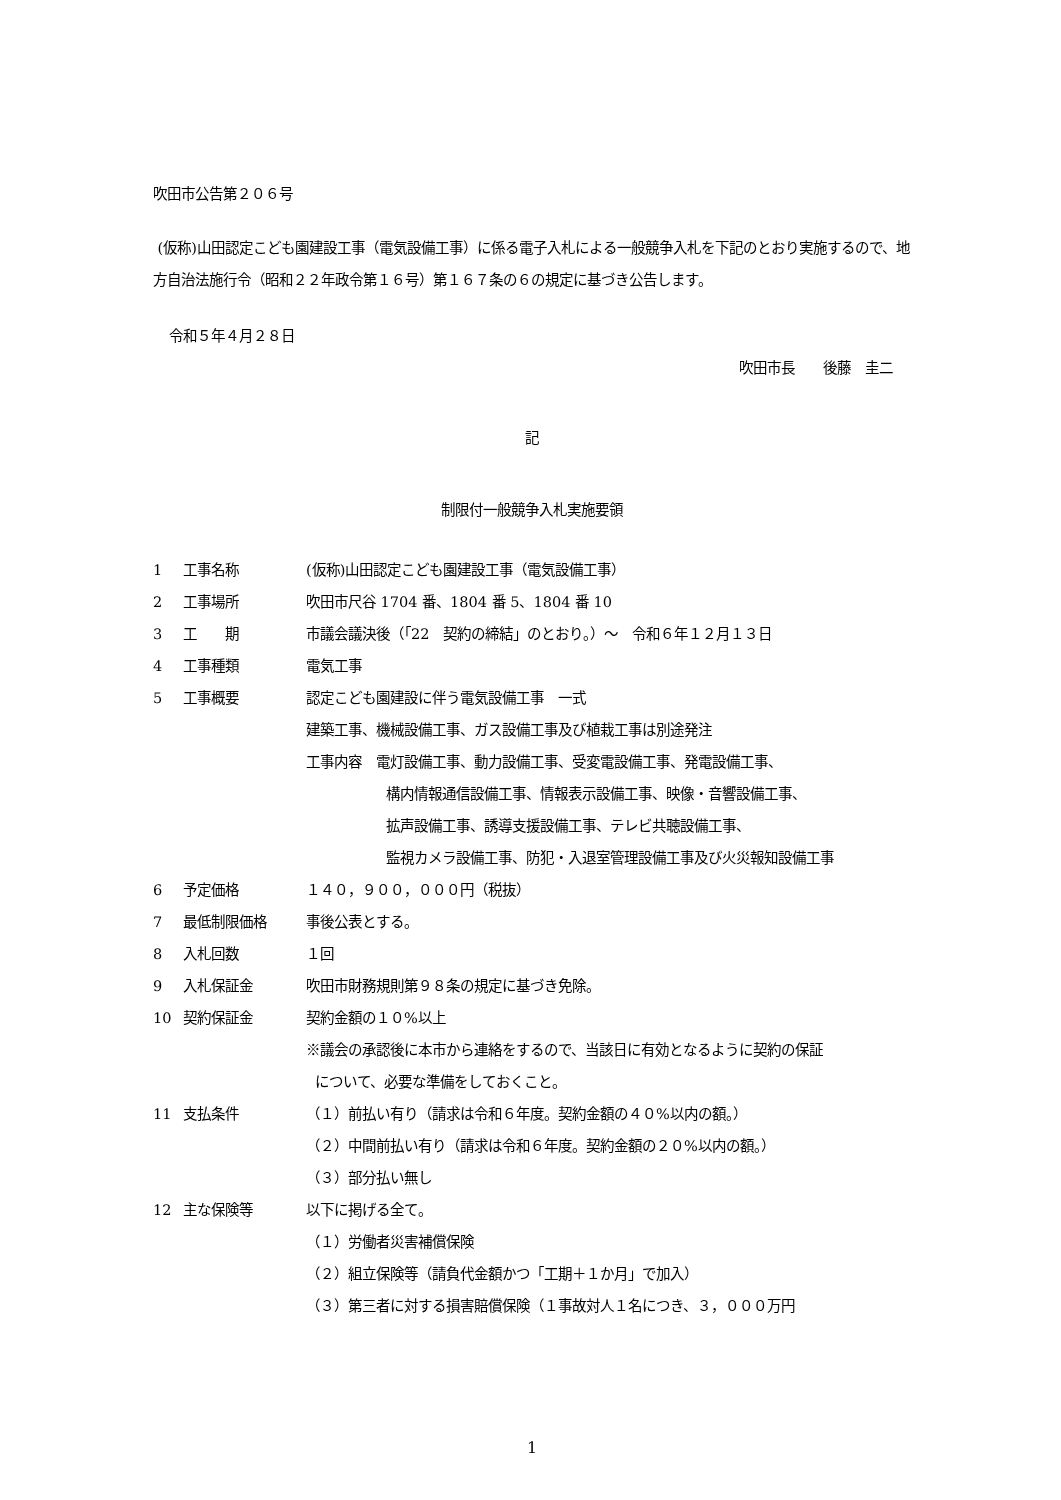吹田市公告第２０６号
(仮称)山田認定こども園建設工事（電気設備工事）に係る電子入札による一般競争入札を下記のとおり実施するので、地方自治法施行令（昭和２２年政令第１６号）第１６７条の６の規定に基づき公告します。
令和５年４月２８日
吹田市長　　後藤　圭二
記
制限付一般競争入札実施要領
1 工事名称 (仮称)山田認定こども園建設工事（電気設備工事）
2 工事場所 吹田市尺谷 1704 番、1804 番 5、1804 番 10
3 工　　期 市議会議決後（「22　契約の締結」のとおり。）～　令和６年１２月１３日
4 工事種類 電気工事
5 工事概要 認定こども園建設に伴う電気設備工事　一式
建築工事、機械設備工事、ガス設備工事及び植栽工事は別途発注
工事内容　電灯設備工事、動力設備工事、受変電設備工事、発電設備工事、
構内情報通信設備工事、情報表示設備工事、映像・音響設備工事、
拡声設備工事、誘導支援設備工事、テレビ共聴設備工事、
監視カメラ設備工事、防犯・入退室管理設備工事及び火災報知設備工事
6 予定価格 １４０，９００，０００円（税抜）
7 最低制限価格 事後公表とする。
8 入札回数 １回
9 入札保証金 吹田市財務規則第９８条の規定に基づき免除。
10 契約保証金 契約金額の１０%以上
※議会の承認後に本市から連絡をするので、当該日に有効となるように契約の保証
について、必要な準備をしておくこと。
11 支払条件 （１）前払い有り（請求は令和６年度。契約金額の４０%以内の額。）
（２）中間前払い有り（請求は令和６年度。契約金額の２０%以内の額。）
（３）部分払い無し
12 主な保険等 以下に掲げる全て。
（１）労働者災害補償保険
（２）組立保険等（請負代金額かつ「工期＋１か月」で加入）
（３）第三者に対する損害賠償保険（１事故対人１名につき、３，０００万円
1